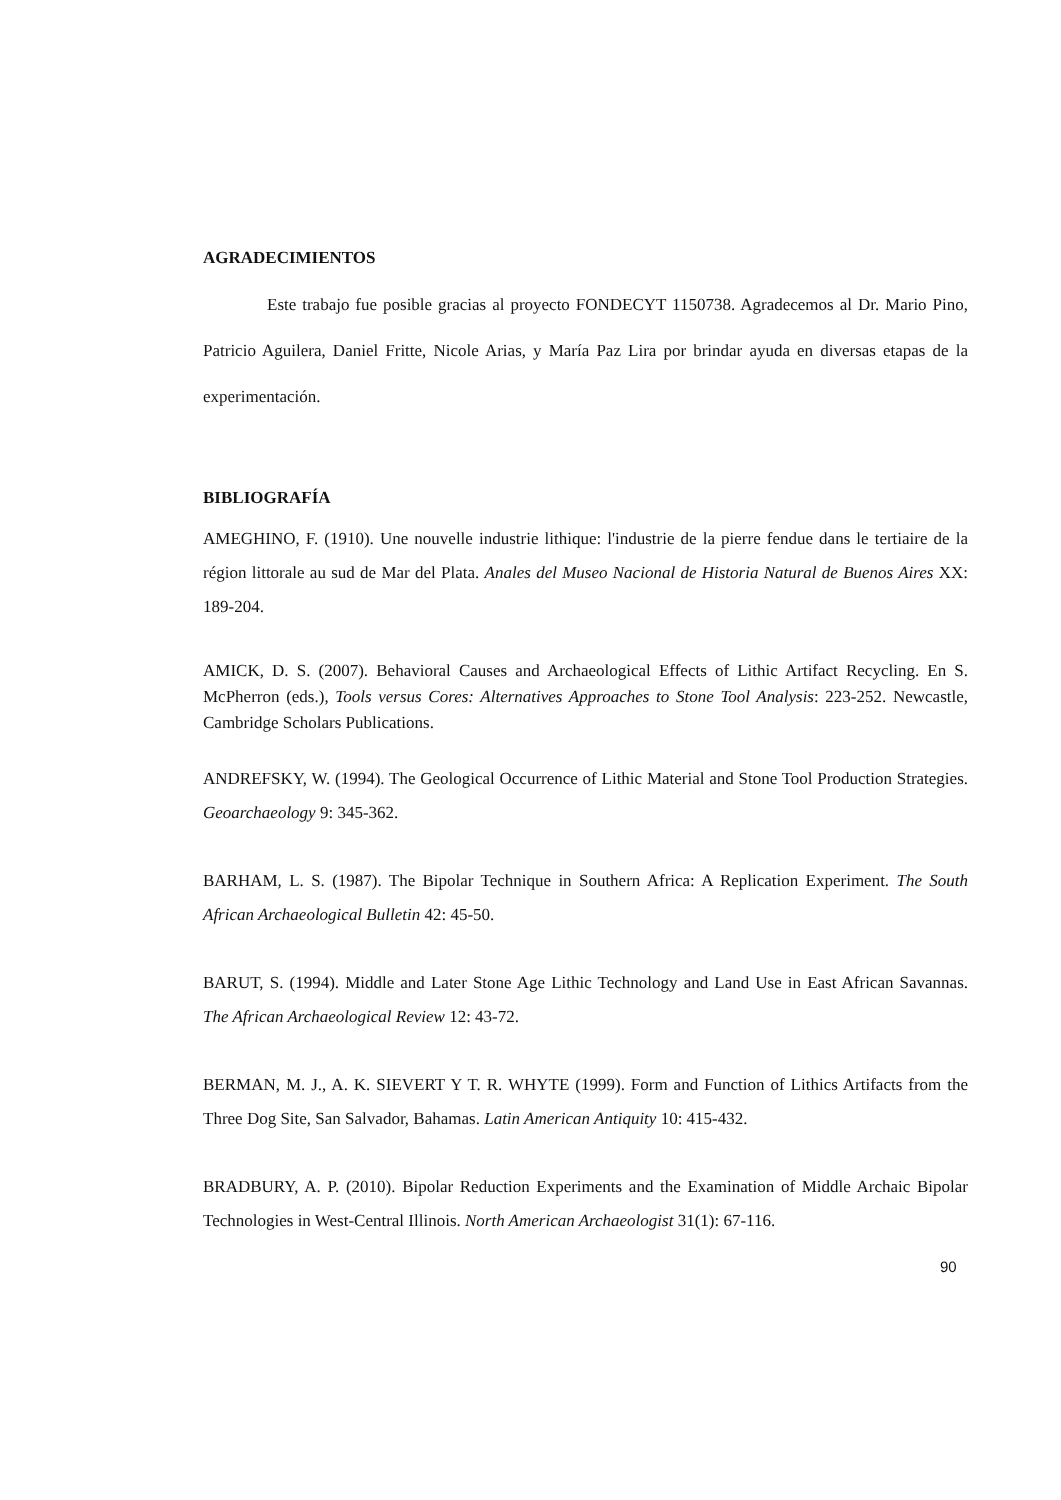AGRADECIMIENTOS
Este trabajo fue posible gracias al proyecto FONDECYT 1150738. Agradecemos al Dr. Mario Pino, Patricio Aguilera, Daniel Fritte, Nicole Arias, y María Paz Lira por brindar ayuda en diversas etapas de la experimentación.
BIBLIOGRAFÍA
AMEGHINO, F. (1910). Une nouvelle industrie lithique: l'industrie de la pierre fendue dans le tertiaire de la région littorale au sud de Mar del Plata. Anales del Museo Nacional de Historia Natural de Buenos Aires XX: 189-204.
AMICK, D. S. (2007). Behavioral Causes and Archaeological Effects of Lithic Artifact Recycling. En S. McPherron (eds.), Tools versus Cores: Alternatives Approaches to Stone Tool Analysis: 223-252. Newcastle, Cambridge Scholars Publications.
ANDREFSKY, W. (1994). The Geological Occurrence of Lithic Material and Stone Tool Production Strategies. Geoarchaeology 9: 345-362.
BARHAM, L. S. (1987). The Bipolar Technique in Southern Africa: A Replication Experiment. The South African Archaeological Bulletin 42: 45-50.
BARUT, S. (1994). Middle and Later Stone Age Lithic Technology and Land Use in East African Savannas. The African Archaeological Review 12: 43-72.
BERMAN, M. J., A. K. SIEVERT Y T. R. WHYTE (1999). Form and Function of Lithics Artifacts from the Three Dog Site, San Salvador, Bahamas. Latin American Antiquity 10: 415-432.
BRADBURY, A. P. (2010). Bipolar Reduction Experiments and the Examination of Middle Archaic Bipolar Technologies in West-Central Illinois. North American Archaeologist 31(1): 67-116.
90